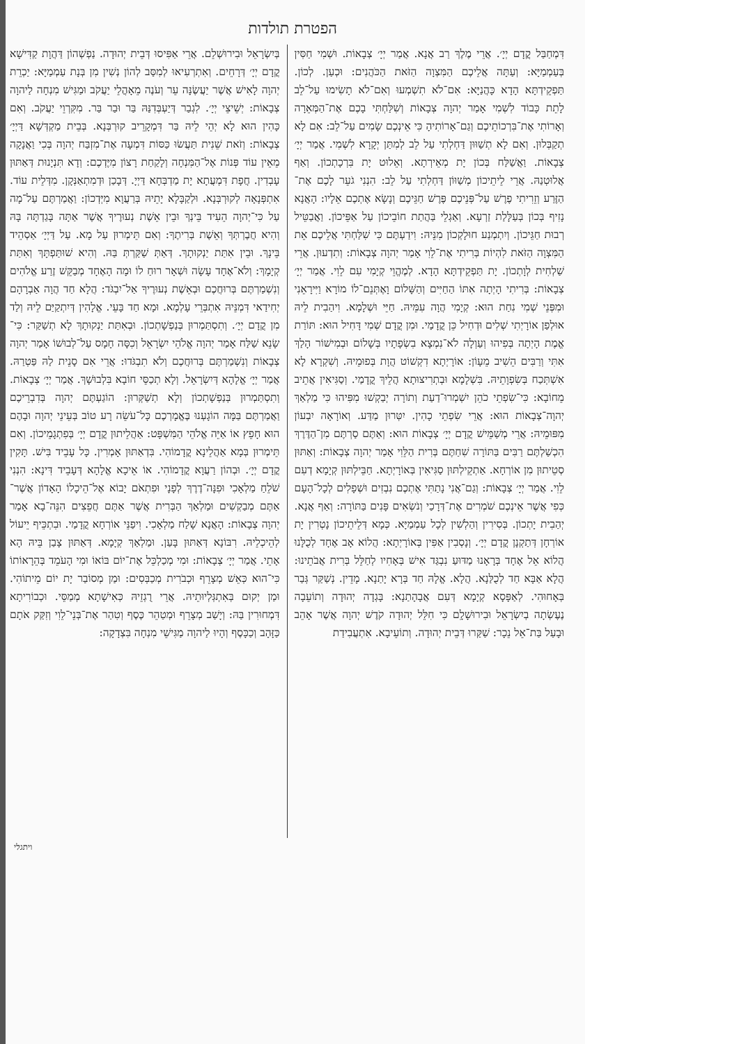הפטרת תולדות
דִּמְחַבַּל קֳדָם יְיָ׳. אֲרֵי מֶלֶךְ רַב אֲנָא. אֲמַר יְיָ׳ צְבָאוֹת. וּשְׁמִי חַסִּין בְּעַמְמַיָּא: וְעַתָּה אֲלֵיכֶם הַמִּצְוָה הַזֹּאת הַכֹּהֲנִים: וּכְעַן. לְכוֹן. תַּפְקֵידְתָּא הָדָא כָּהֲנַיָּא: אִם־לֹא תִשְׁמְעוּ וְאִם־לֹא תָשִׂימוּ עַל־לֵב לָתֵת כָּבוֹד לִשְׁמִי אָמַר יְהוָה צְבָאוֹת וְשִׁלַּחְתִּי בָכֶם אֶת־הַמְּאֵרָה וְאָרוֹתִי אֶת־בִּרְכוֹתֵיכֶם וְגַם־אָרוֹתִיהָ כִּי אֵינְכֶם שָׂמִים עַל־לֵב: אִם לָא תְקַבְּלוּן. וְאִם לָא תְשַׁוּוּן דַּחְלְתִי עַל לֵב לְמִתַּן יְקָרָא לִשְׁמִי. אֲמַר יְיָ׳ צְבָאוֹת. וַאֲשַׁלַּח בְּכוֹן יָת מְאֵירְתָא. וְאֵלוּט יָת בִּרְכָתְכוֹן. וְאַף אֲלוּטְנַהּ. אֲרֵי לֵיתֵיכוֹן מְשַׁוּוֹן דַּחְלְתִי עַל לֵב: הִנְנִי גֹעֵר לָכֶם אֶת־הַזֶּרַע וְזֵרִיתִי פֶרֶשׁ עַל־פְּנֵיכֶם פֶּרֶשׁ חַגֵּיכֶם וְנָשָׂא אֶתְכֶם אֵלָיו: הָאֲנָא נָזִיף בְּכוֹן בְּעַלָּלַת זַרְעָא. וְאַגְלֵי בַּהֲתַת חוֹבֵיכוֹן עַל אַפֵּיכוֹן. וַאֲבַטֵּיל רְבוּת חַגֵּיכוֹן. וְיִתְמְנַע חוּלָקְכוֹן מִנֵּיהּ: וִידַעְתֶּם כִּי שִׁלַּחְתִּי אֲלֵיכֶם אֵת הַמִּצְוָה הַזֹּאת לִהְיוֹת בְּרִיתִי אֶת־לֵוִי אָמַר יְהוָה צְבָאוֹת: וְתִדְעוּן. אֲרֵי שַׁלְחִית לְוָתְכוֹן. יָת תַּפְקֵידְתָּא הָדָא. לְמֶהֱוֵי קְיָמִי עִם לֵוִי. אֲמַר יְיָ׳ צְבָאוֹת: בְּרִיתִי הָיְתָה אִתּוֹ הַחַיִּים וְהַשָּׁלוֹם וָאֶתְּנֵם־לוֹ מוֹרָא וַיִּירָאֵנִי וּמִפְּנֵי שְׁמִי נִחַת הוּא: קְיָמִי הֲוָה עִמֵּיהּ. חַיֵּי וּשְׁלָמָא. וִיהַבִית לֵיהּ אוּלְפַן אוֹרָיְתִי שְׁלִים וּדְחִיל כֵּן קֳדָמַי. וּמִן קֳדָם שְׁמִי דָּחִיל הוּא: תּוֹרַת אֱמֶת הָיְתָה בְּפִיהוּ וְעַוְלָה לֹא־נִמְצָא בִשְׂפָתָיו בְּשָׁלוֹם וּבְמִישׁוֹר הָלַךְ אִתִּי וְרַבִּים הֵשִׁיב מֵעָוֹן: אוֹרָיְתָא דִקְשׁוֹט הֲוָת בְּפוּמֵיהּ. וְשִׁקְרָא לָא אִשְׁתְּכַח בְּשִׂפְוָתֵיהּ. בִּשְׁלָמָא וּבְתְרִיצוּתָא הֲלֵיךְ קֳדָמַי. וְסַגִּיאִין אֲתֵיב מֵחוֹבָא: כִּי־שִׂפְתֵי כֹהֵן יִשְׁמְרוּ־דַעַת וְתוֹרָה יְבַקְשׁוּ מִפִּיהוּ כִּי מַלְאַךְ יְהוָה־צְבָאוֹת הוּא: אֲרֵי שִׂפְתֵי כָהִין. יִטְּרוּן מַדַּע. וְאוֹרָאָה יִבְעוֹן מִפּוּמֵיהּ: אֲרֵי מְשַׁמֵּישׁ קֳדָם יְיָ׳ צְבָאוֹת הוּא: וְאַתֶּם סַרְתֶּם מִן־הַדֶּרֶךְ הִכְשַׁלְתֶּם רַבִּים בַּתּוֹרָה שִׁחַתֶּם בְּרִית הַלֵּוִי אָמַר יְהוָה צְבָאוֹת: וְאַתּוּן סְטֵיתוּן מִן אוֹרְחָא. אַתְקֵילְתּוּן סַגִּיאִין בְּאוֹרָיְתָא. חַבֵּילְתּוּן קְיָמָא דְעִם לֵוִי. אֲמַר יְיָ׳ צְבָאוֹת: וְגַם־אֲנִי נָתַתִּי אֶתְכֶם נִבְזִים וּשְׁפָלִים לְכָל־הָעָם כְּפִי אֲשֶׁר אֵינְכֶם שֹׁמְרִים אֶת־דְּרָכַי וְנֹשְׂאִים פָּנִים בַּתּוֹרָה: וְאַף אֲנָא. יְהַבִית יָתְכוֹן. בְּסִירִין וְהַלְשִׁין לְכָל עַמְמַיָּא. כְּמָא דְּלֵיתֵיכוֹן נָטְרִין יָת אוֹרְחָן דְּתַקְנָן קֳדָם יְיָ׳. וְנָסְבִין אַפִּין בְּאוֹרָיְתָא: הֲלוֹא אָב אֶחָד לְכֻלָּנוּ הֲלוֹא אֵל אֶחָד בְּרָאָנוּ מַדּוּעַ נִבְגַּד אִישׁ בְּאָחִיו לְחַלֵּל בְּרִית אֲבֹתֵינוּ: הֲלָא אַבָּא חַד לְכֻלַּנָא. הֲלָא. אֱלָהּ חַד בְּרָא יָתַנָא. מָדֵין. נְשַׁקַּר גְּבַר בְּאָחוּהִי. לְאַפָּסָא קְיָמָא דְּעִם אֲבָהָתַנָא: בָּגְדָה יְהוּדָה וְתוֹעֵבָה נֶעֶשְׂתָה בְיִשְׂרָאֵל וּבִירוּשָׁלָ͏ִם כִּי חִלֵּל יְהוּדָה קֹדֶשׁ יְהוָה אֲשֶׁר אָהֵב וּבָעַל בַּת־אֵל נֵכָר: שַׁקַּרוּ דְּבֵית יְהוּדָה. וְתוֹעֵיבָא. אִתְעֲבִידַת
בְּיִשְׂרָאֵל וּבִירוּשְׁלֵם. אֲרֵי אַפִּיסוּ דְּבֵית יְהוּדָה. נַפְשְׁהוֹן דַּהֲוָת קַדִּישָׁא קֳדָם יְיָ׳ דְּרָחֵים. וְאִתְרְעִיאוּ לְמִסַּב לְהוֹן נְשִׁין מִן בְּנָת עַמְמַיָּא: יַכְרֵת יְהוָה לָאִישׁ אֲשֶׁר יַעֲשֶׂנָּה עֵר וְעֹנֶה מֵאָהֳלֵי יַעֲקֹב וּמַגִּישׁ מִנְחָה לַיהוָה צְבָאוֹת: יְשֵׁיצֵי יְיָ׳. לִגְבַר דְּיַעְבְּדִנַּהּ בַּר וּבַר בַּר. מִקִּרְוֵי יַעֲקֹב. וְאִם כָּהִין הוּא לָא יְהֵי לֵיהּ בַּר דִּמְקָרֵיב קוּרְבְּנָא. בְּבֵית מַקְדְּשָׁא דַּיְיָ׳ צְבָאוֹת: וְזֹאת שֵׁנִית תַּעֲשׂוּ כַּסּוֹת דִּמְעָה אֶת־מִזְבַּח יְהוָה בְּכִי וַאֲנָקָה מֵאֵין עוֹד פְּנוֹת אֶל־הַמִּנְחָה וְלָקַחַת רָצוֹן מִיֶּדְכֶם: וְדָא תִּנְיָנוּת דְּאַתּוּן עָבְדִין. חֲפָת דִּמְעֲתָא יָת מַדְבְּחָא דַּיְיָ. דְּבָכַן וּדְמִתְאַנְּקָן. מִדְּלֵית עוֹד. אִתְפְּנָאָה לְקוּרְבְּנָא. וּלְקַבָּלָא יָתֵיהּ בְּרַעֲוָא מִיְּדְכוֹן: וַאֲמַרְתֶּם עַל־מָה עַל כִּי־יְהוָה הֵעִיד בֵּינְךָ וּבֵין אֵשֶׁת נְעוּרֶיךָ אֲשֶׁר אַתָּה בָּגַדְתָּה בָּהּ וְהִיא חֲבֶרְתְּךָ וְאֵשֶׁת בְּרִיתֶךָ: וְאִם תֵּימְרוּן עַל מָא. עַל דַּיְיָ׳ אַסְהֵיד בֵּינָךְ. וּבֵין אִתַּת יַנְקוּתָךְ. דְּאַתְּ שַׁקַּרְתְּ בַּהּ. וְהִיא שׁוּתַּפְתָּךְ וְאִתַּת קְיָמָךְ: וְלֹא־אֶחָד עָשָׂה וּשְׁאָר רוּחַ לוֹ וּמָה הָאֶחָד מְבַקֵּשׁ זֶרַע אֱלֹהִים וְנִשְׁמַרְתֶּם בְּרוּחֲכֶם וּבְאֵשֶׁת נְעוּרֶיךָ אַל־יִבְגֹּד: הֲלָא חַד הֲוָה אַבְרָהָם יְחִידַאי דִּמְנֵּיהּ אִתְבְּרֵי עָלְמָא. וּמָא חַד בָּעֵי. אֱלָהִין דְּיִתְקַיַּם לֵיהּ וְלַד מִן קֳדָם יְיָ׳. וְתִסְתַּמְרוּן בְּנַפְשָׁתְכוֹן. וּבְאִתַּת יַנְקוּתָךְ לָא תְשַׁקַּר: כִּי־שָׂנֵא שַׁלַּח אָמַר יְהוָה אֱלֹהֵי יִשְׂרָאֵל וְכִסָּה חָמָס עַל־לְבוּשׁוֹ אָמַר יְהוָה צְבָאוֹת וְנִשְׁמַרְתֶּם בְּרוּחֲכֶם וְלֹא תִבְגֹּדוּ: אֲרֵי אִם סָנֵית לַהּ פַּטְרַהּ. אֲמַר יְיָ׳ אֱלָהָא דְּיִשְׂרָאֵל. וְלָא תְכַסֵּי חוֹבָא בִּלְבוּשָׁךְ. אֲמַר יְיָ׳ צְבָאוֹת. וְתִסְתַּמְרוּן בְּנַפְשָׁתְכוֹן וְלָא תְשַׁקְּרוּן: הוֹגַעְתֶּם יְהוָה בְּדִבְרֵיכֶם וַאֲמַרְתֶּם בַּמָּה הוֹגָעְנוּ בֶּאֱמָרְכֶם כָּל־עֹשֵׂה רָע טוֹב בְּעֵינֵי יְהוָה וּבָהֶם הוּא חָפֵץ אוֹ אַיֵּה אֱלֹהֵי הַמִּשְׁפָּט: אַהֲלֵיתוּן קֳדָם יְיָ׳ בְּפִתְגָמֵיכוֹן. וְאִם תֵּימְרוּן בְּמָא אַהֲלֵינָא קֳדָמוֹהִי. בִּדְאַתּוּן אָמְרִין. כָּל עָבֵיד בִּישׁ. תָּקִין קֳדָם יְיָ׳. וּבְהוֹן רַעֲוָא קֳדָמוֹהִי. אוֹ אֵיכָא אֱלָהָא דְּעָבֵיד דִּינָא: הִנְנִי שֹׁלֵחַ מַלְאָכִי וּפִנָּה־דֶרֶךְ לְפָנָי וּפִתְאֹם יָבוֹא אֶל־הֵיכָלוֹ הָאָדוֹן אֲשֶׁר־אַתֶּם מְבַקְשִׁים וּמַלְאַךְ הַבְּרִית אֲשֶׁר אַתֶּם חֲפֵצִים הִנֵּה־בָא אָמַר יְהוָה צְבָאוֹת: הָאֲנָא שָׁלַח מַלְאָכִי. וִיפַנֵּי אוֹרְחָא קֳדָמַי. וּבִתְכֵּיף יֵיעוֹל לְהֵיכְלֵיהּ. רִבּוֹנָא דְּאַתּוּן בָּעַן. וּמַלְאַךְ קְיָמָא. דְּאַתּוּן צָבַן בֵּיהּ הָא אָתֵי. אֲמַר יְיָ׳ צְבָאוֹת: וּמִי מְכַלְכֵּל אֶת־יוֹם בּוֹאוֹ וּמִי הָעֹמֵד בְּהֵרָאוֹתוֹ כִּי־הוּא כְּאֵשׁ מְצָרֵף וּכְבֹרִית מְכַבְּסִים: וּמַן מְסוֹבַר יָת יוֹם מֵיתוֹהִי. וּמַן יְקוּם בְּאִתְגְּלְיוּתֵיהּ. אֲרֵי רֻגְזֵיהּ כְּאִישָׁתָא מְמַסֵּי. וּכְבוֹרִיתָא דִּמְחוּרִין בַּהּ: וְיָשַׁב מְצָרֵף וּמְטַהֵר כֶּסֶף וְטִהַר אֶת־בְּנֵי־לֵוִי וְזִקַּק אֹתָם כַּזָּהָב וְכַכָּסֶף וְהָיוּ לַיהוָה מַגִּישֵׁי מִנְחָה בִּצְדָקָה:
ויתגלי